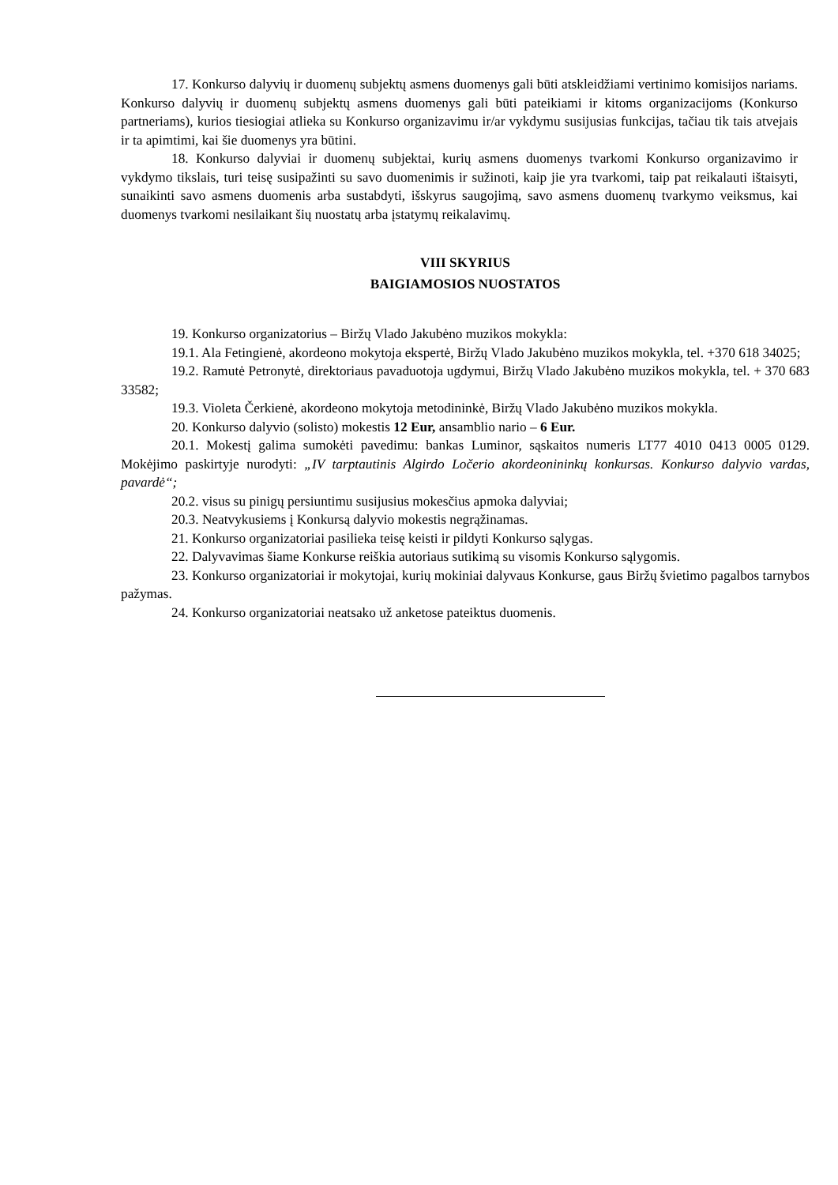17. Konkurso dalyvių ir duomenų subjektų asmens duomenys gali būti atskleidžiami vertinimo komisijos nariams. Konkurso dalyvių ir duomenų subjektų asmens duomenys gali būti pateikiami ir kitoms organizacijoms (Konkurso partneriams), kurios tiesiogiai atlieka su Konkurso organizavimu ir/ar vykdymu susijusias funkcijas, tačiau tik tais atvejais ir ta apimtimi, kai šie duomenys yra būtini.
18. Konkurso dalyviai ir duomenų subjektai, kurių asmens duomenys tvarkomi Konkurso organizavimo ir vykdymo tikslais, turi teisę susipažinti su savo duomenimis ir sužinoti, kaip jie yra tvarkomi, taip pat reikalauti ištaisyti, sunaikinti savo asmens duomenis arba sustabdyti, išskyrus saugojimą, savo asmens duomenų tvarkymo veiksmus, kai duomenys tvarkomi nesilaikant šių nuostatų arba įstatymų reikalavimų.
VIII SKYRIUS
BAIGIAMOSIOS NUOSTATOS
19. Konkurso organizatorius – Biržų Vlado Jakubėno muzikos mokykla:
19.1. Ala Fetingienė, akordeono mokytoja ekspertė, Biržų Vlado Jakubėno muzikos mokykla, tel. +370 618 34025;
19.2. Ramutė Petronytė, direktoriaus pavaduotoja ugdymui, Biržų Vlado Jakubėno muzikos mokykla, tel. + 370 683 33582;
19.3. Violeta Čerkienė, akordeono mokytoja metodininkė, Biržų Vlado Jakubėno muzikos mokykla.
20. Konkurso dalyvio (solisto) mokestis 12 Eur, ansamblio nario – 6 Eur.
20.1. Mokestį galima sumokėti pavedimu: bankas Luminor, sąskaitos numeris LT77 4010 0413 0005 0129. Mokėjimo paskirtyje nurodyti: „IV tarptautinis Algirdo Ločerio akordeonininkų konkursas. Konkurso dalyvio vardas, pavardė“;
20.2. visus su pinigų persiuntimu susijusius mokesčius apmoka dalyviai;
20.3. Neatvykusiems į Konkursą dalyvio mokestis negrąžinamas.
21. Konkurso organizatoriai pasilieka teisę keisti ir pildyti Konkurso sąlygas.
22. Dalyvavimas šiame Konkurse reiškia autoriaus sutikimą su visomis Konkurso sąlygomis.
23. Konkurso organizatoriai ir mokytojai, kurių mokiniai dalyvaus Konkurse, gaus Biržų švietimo pagalbos tarnybos pažymas.
24. Konkurso organizatoriai neatsako už anketose pateiktus duomenis.